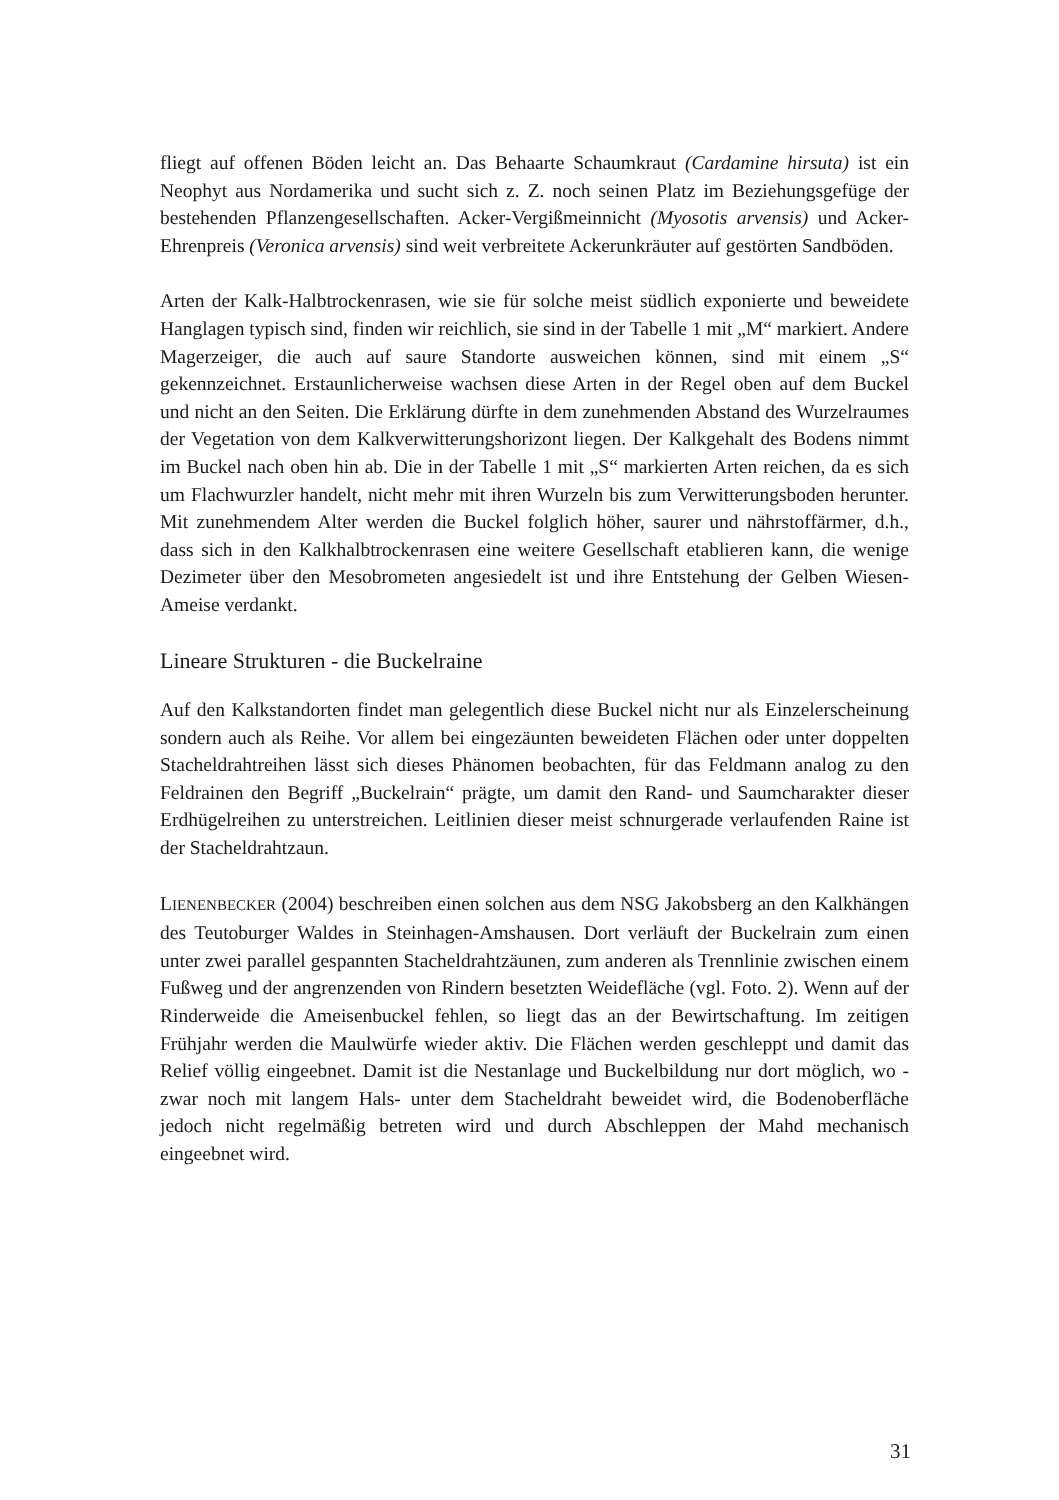fliegt auf offenen Böden leicht an. Das Behaarte Schaumkraut (Cardamine hirsuta) ist ein Neophyt aus Nordamerika und sucht sich z. Z. noch seinen Platz im Beziehungsgefüge der bestehenden Pflanzengesellschaften. Acker-Vergißmeinnicht (Myosotis arvensis) und Acker-Ehrenpreis (Veronica arvensis) sind weit verbreitete Ackerunkräuter auf gestörten Sandböden.
Arten der Kalk-Halbtrockenrasen, wie sie für solche meist südlich exponierte und beweidete Hanglagen typisch sind, finden wir reichlich, sie sind in der Tabelle 1 mit „M“ markiert. Andere Magerzeiger, die auch auf saure Standorte ausweichen können, sind mit einem „S“ gekennzeichnet. Erstaunlicherweise wachsen diese Arten in der Regel oben auf dem Buckel und nicht an den Seiten. Die Erklärung dürfte in dem zunehmenden Abstand des Wurzelraumes der Vegetation von dem Kalkverwitterungshorizont liegen. Der Kalkgehalt des Bodens nimmt im Buckel nach oben hin ab. Die in der Tabelle 1 mit „S“ markierten Arten reichen, da es sich um Flachwurzler handelt, nicht mehr mit ihren Wurzeln bis zum Verwitterungsboden herunter. Mit zunehmendem Alter werden die Buckel folglich höher, saurer und nährstoffärmer, d.h., dass sich in den Kalkhalbtrockenrasen eine weitere Gesellschaft etablieren kann, die wenige Dezimeter über den Mesobrometen angesiedelt ist und ihre Entstehung der Gelben Wiesen-Ameise verdankt.
Lineare Strukturen - die Buckelraine
Auf den Kalkstandorten findet man gelegentlich diese Buckel nicht nur als Einzelerscheinung sondern auch als Reihe. Vor allem bei eingezäunten beweideten Flächen oder unter doppelten Stacheldrahtreihen lässt sich dieses Phänomen beobachten, für das Feldmann analog zu den Feldrainen den Begriff „Buckelrain“ prägte, um damit den Rand- und Saumcharakter dieser Erdhügelreihen zu unterstreichen. Leitlinien dieser meist schnurgerade verlaufenden Raine ist der Stacheldrahtzaun.
LIENENBECKER (2004) beschreiben einen solchen aus dem NSG Jakobsberg an den Kalkhängen des Teutoburger Waldes in Steinhagen-Amshausen. Dort verläuft der Buckelrain zum einen unter zwei parallel gespannten Stacheldrahtzäunen, zum anderen als Trennlinie zwischen einem Fußweg und der angrenzenden von Rindern besetzten Weidefläche (vgl. Foto. 2). Wenn auf der Rinderweide die Ameisenbuckel fehlen, so liegt das an der Bewirtschaftung. Im zeitigen Frühjahr werden die Maulwürfe wieder aktiv. Die Flächen werden geschleppt und damit das Relief völlig eingeebnet. Damit ist die Nestanlage und Buckelbildung nur dort möglich, wo -zwar noch mit langem Hals- unter dem Stacheldraht beweidet wird, die Bodenoberfläche jedoch nicht regelmäßig betreten wird und durch Abschleppen der Mahd mechanisch eingeebnet wird.
31